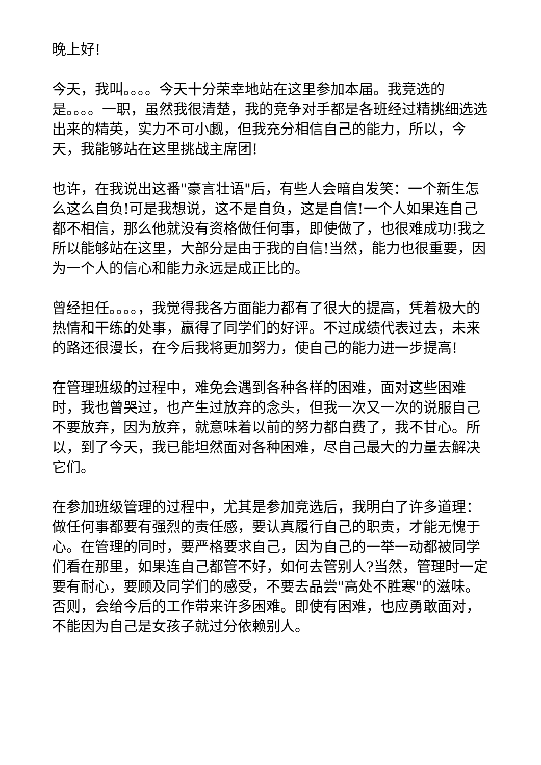晚上好!
今天，我叫。。。。今天十分荣幸地站在这里参加本届。我竞选的是。。。。一职，虽然我很清楚，我的竞争对手都是各班经过精挑细选选出来的精英，实力不可小觑，但我充分相信自己的能力，所以，今天，我能够站在这里挑战主席团!
也许，在我说出这番"豪言壮语"后，有些人会暗自发笑：一个新生怎么这么自负!可是我想说，这不是自负，这是自信!一个人如果连自己都不相信，那么他就没有资格做任何事，即使做了，也很难成功!我之所以能够站在这里，大部分是由于我的自信!当然，能力也很重要，因为一个人的信心和能力永远是成正比的。
曾经担任。。。。，我觉得我各方面能力都有了很大的提高，凭着极大的热情和干练的处事，赢得了同学们的好评。不过成绩代表过去，未来的路还很漫长，在今后我将更加努力，使自己的能力进一步提高!
在管理班级的过程中，难免会遇到各种各样的困难，面对这些困难时，我也曾哭过，也产生过放弃的念头，但我一次又一次的说服自己不要放弃，因为放弃，就意味着以前的努力都白费了，我不甘心。所以，到了今天，我已能坦然面对各种困难，尽自己最大的力量去解决它们。
在参加班级管理的过程中，尤其是参加竞选后，我明白了许多道理：做任何事都要有强烈的责任感，要认真履行自己的职责，才能无愧于心。在管理的同时，要严格要求自己，因为自己的一举一动都被同学们看在那里，如果连自己都管不好，如何去管别人?当然，管理时一定要有耐心，要顾及同学们的感受，不要去品尝"高处不胜寒"的滋味。否则，会给今后的工作带来许多困难。即使有困难，也应勇敢面对，不能因为自己是女孩子就过分依赖别人。